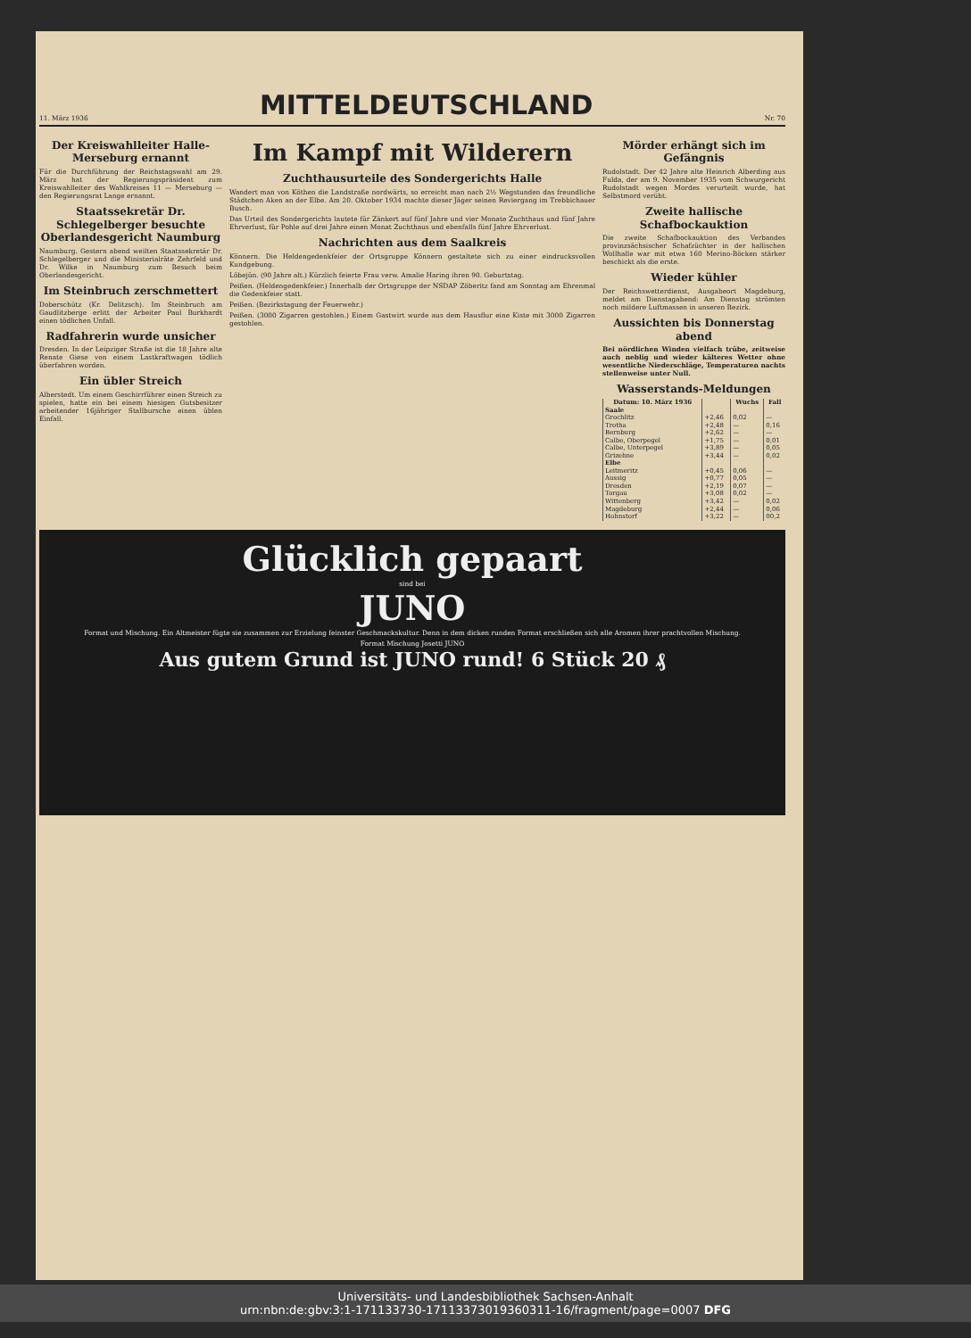11. März 1936
MITTELDEUTSCHLAND
Nr. 70
Der Kreiswahlleiter Halle-Merseburg ernannt
Für die Durchführung der Reichstagswahl am 29. März hat der Regierungspräsident zum Kreiswahlleiter des Wahlkreises 11 — Merseburg — den Regierungsrat Lange ernannt.
Staatssekretär Dr. Schlegelberger besuchte Oberlandesgericht Naumburg
Naumburg. Gestern abend weilten Staatssekretär Dr. Schlegelberger und die Ministerialräte Zehrfeld und Dr. Wilke in Naumburg zum Besuch beim Oberlandesgericht.
Im Steinbruch zerschmettert
Doberschütz (Kr. Delitzsch). Im Steinbruch am Gaudlitzberge erlitt der Arbeiter Paul Burkhardt einen tödlichen Unfall.
Radfahrerin wurde unsicher
Dresden. In der Leipziger Straße ist die 18 Jahre alte Renate Giese von einem Lastkraftwagen tödlich überfahren worden.
Ein übler Streich
Alberstedt. Um einem Geschirrführer einen Streich zu spielen, hatte ein bei einem hiesigen Gutsbesitzer arbeitender 16jähriger Stallbursche einen üblen Einfall.
Im Kampf mit Wilderern
Zuchthausurteile des Sondergerichts Halle
Wandert man von Köthen die Landstraße nordwärts, so erreicht man nach 2½ Wegstunden das freundliche Städtchen Aken an der Elbe. Am 20. Oktober 1934 machte dieser Jäger seinen Reviergang im Trebbichauer Busch.
Das Urteil des Sondergerichts lautete für Zänkert auf fünf Jahre und vier Monate Zuchthaus und fünf Jahre Ehrverlust, für Pohle auf drei Jahre einen Monat Zuchthaus und ebenfalls fünf Jahre Ehrverlust.
Nachrichten aus dem Saalkreis
Könnern. Die Heldengedenkfeier der Ortsgruppe Könnern gestaltete sich zu einer eindrucksvollen Kundgebung.
Löbejün. (90 Jahre alt.) Kürzlich feierte Frau verw. Amalie Haring ihren 90. Geburtstag.
Peißen. (Heldengedenkfeier.) Innerhalb der Ortsgruppe der NSDAP Zöberitz fand am Sonntag am Ehrenmal die Gedenkfeier statt.
Peißen. (Bezirkstagung der Feuerwehr.)
Peißen. (3000 Zigarren gestohlen.) Einem Gastwirt wurde aus dem Hausflur eine Kiste mit 3000 Zigarren gestohlen.
Mörder erhängt sich im Gefängnis
Rudolstadt. Der 42 Jahre alte Heinrich Alberding aus Fulda, der am 9. November 1935 vom Schwurgericht Rudolstadt wegen Mordes verurteilt wurde, hat Selbstmord verübt.
Zweite hallische Schafbockauktion
Die zweite Schafbockauktion des Verbandes provinzsächsischer Schafzüchter in der hallischen Wollhalle war mit etwa 160 Merino-Böcken stärker beschickt als die erste.
Wieder kühler
Der Reichswetterdienst, Ausgabeort Magdeburg, meldet am Dienstagabend: Am Dienstag strömten noch mildere Luftmassen in unseren Bezirk.
Aussichten bis Donnerstag abend
Bei nördlichen Winden vielfach trübe, zeitweise auch neblig und wieder kälteres Wetter ohne wesentliche Niederschläge, Temperaturen nachts stellenweise unter Null.
Wasserstands-Meldungen
| Datum: 10. März 1936 | | Wuchs | Fall |
| --- | --- | --- | --- |
| Saale | | | |
| Grochlitz | +2,46 | 0,02 | — |
| Trotha | +2,48 | — | 0,16 |
| Bernburg | +2,62 | — | — |
| Calbe, Oberpegel | +1,75 | — | 0,01 |
| Calbe, Unterpegel | +3,89 | — | 0,05 |
| Grizehne | +3,44 | — | 0,02 |
| Elbe | | | |
| Leitmeritz | +0,45 | 0,06 | — |
| Aussig | +0,77 | 0,05 | — |
| Dresden | +2,19 | 0,07 | — |
| Torgau | +3,08 | 0,02 | — |
| Wittenberg | +3,42 | — | 0,02 |
| Magdeburg | +2,44 | — | 0,06 |
| Hohnstorf | +3,22 | — | 00,2 |
Glücklich gepaart
sind bei
JUNO
Format und Mischung. Ein Altmeister fügte sie zusammen zur Erzielung feinster Geschmackskultur. Denn in dem dicken runden Format erschließen sich alle Aromen ihrer prachtvollen Mischung.
Format Mischung Josetti JUNO
Aus gutem Grund ist JUNO rund! 6 Stück 20 ₰
Universitäts- und Landesbibliothek Sachsen-Anhalt
urn:nbn:de:gbv:3:1-171133730-17113373019360311-16/fragment/page=0007 DFG